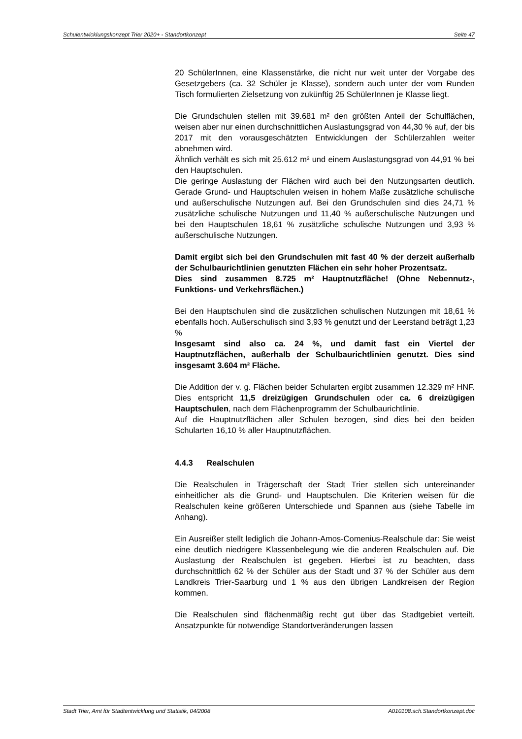Schulentwicklungskonzept Trier 2020+ - Standortkonzept Seite 47
20 SchülerInnen, eine Klassenstärke, die nicht nur weit unter der Vorgabe des Gesetzgebers (ca. 32 Schüler je Klasse), sondern auch unter der vom Runden Tisch formulierten Zielsetzung von zukünftig 25 SchülerInnen je Klasse liegt.
Die Grundschulen stellen mit 39.681 m² den größten Anteil der Schulflächen, weisen aber nur einen durchschnittlichen Auslastungsgrad von 44,30 % auf, der bis 2017 mit den vorausgeschätzten Entwicklungen der Schülerzahlen weiter abnehmen wird.
Ähnlich verhält es sich mit 25.612 m² und einem Auslastungsgrad von 44,91 % bei den Hauptschulen.
Die geringe Auslastung der Flächen wird auch bei den Nutzungsarten deutlich. Gerade Grund- und Hauptschulen weisen in hohem Maße zusätzliche schulische und außerschulische Nutzungen auf. Bei den Grundschulen sind dies 24,71 % zusätzliche schulische Nutzungen und 11,40 % außerschulische Nutzungen und bei den Hauptschulen 18,61 % zusätzliche schulische Nutzungen und 3,93 % außerschulische Nutzungen.
Damit ergibt sich bei den Grundschulen mit fast 40 % der derzeit außerhalb der Schulbaurichtlinien genutzten Flächen ein sehr hoher Prozentsatz.
Dies sind zusammen 8.725 m² Hauptnutzfläche! (Ohne Nebennutz-, Funktions- und Verkehrsflächen.)
Bei den Hauptschulen sind die zusätzlichen schulischen Nutzungen mit 18,61 % ebenfalls hoch. Außerschulisch sind 3,93 % genutzt und der Leerstand beträgt 1,23 %
Insgesamt sind also ca. 24 %, und damit fast ein Viertel der Hauptnutzflächen, außerhalb der Schulbaurichtlinien genutzt. Dies sind insgesamt 3.604 m² Fläche.
Die Addition der v. g. Flächen beider Schularten ergibt zusammen 12.329 m² HNF. Dies entspricht 11,5 dreizügigen Grundschulen oder ca. 6 dreizügigen Hauptschulen, nach dem Flächenprogramm der Schulbaurichtlinie.
Auf die Hauptnutzflächen aller Schulen bezogen, sind dies bei den beiden Schularten 16,10 % aller Hauptnutzflächen.
4.4.3 Realschulen
Die Realschulen in Trägerschaft der Stadt Trier stellen sich untereinander einheitlicher als die Grund- und Hauptschulen. Die Kriterien weisen für die Realschulen keine größeren Unterschiede und Spannen aus (siehe Tabelle im Anhang).
Ein Ausreißer stellt lediglich die Johann-Amos-Comenius-Realschule dar: Sie weist eine deutlich niedrigere Klassenbelegung wie die anderen Realschulen auf. Die Auslastung der Realschulen ist gegeben. Hierbei ist zu beachten, dass durchschnittlich 62 % der Schüler aus der Stadt und 37 % der Schüler aus dem Landkreis Trier-Saarburg und 1 % aus den übrigen Landkreisen der Region kommen.
Die Realschulen sind flächenmäßig recht gut über das Stadtgebiet verteilt. Ansatzpunkte für notwendige Standortveränderungen lassen
Stadt Trier, Amt für Stadtentwicklung und Statistik, 04/2008 A010108.sch.Standortkonzept.doc